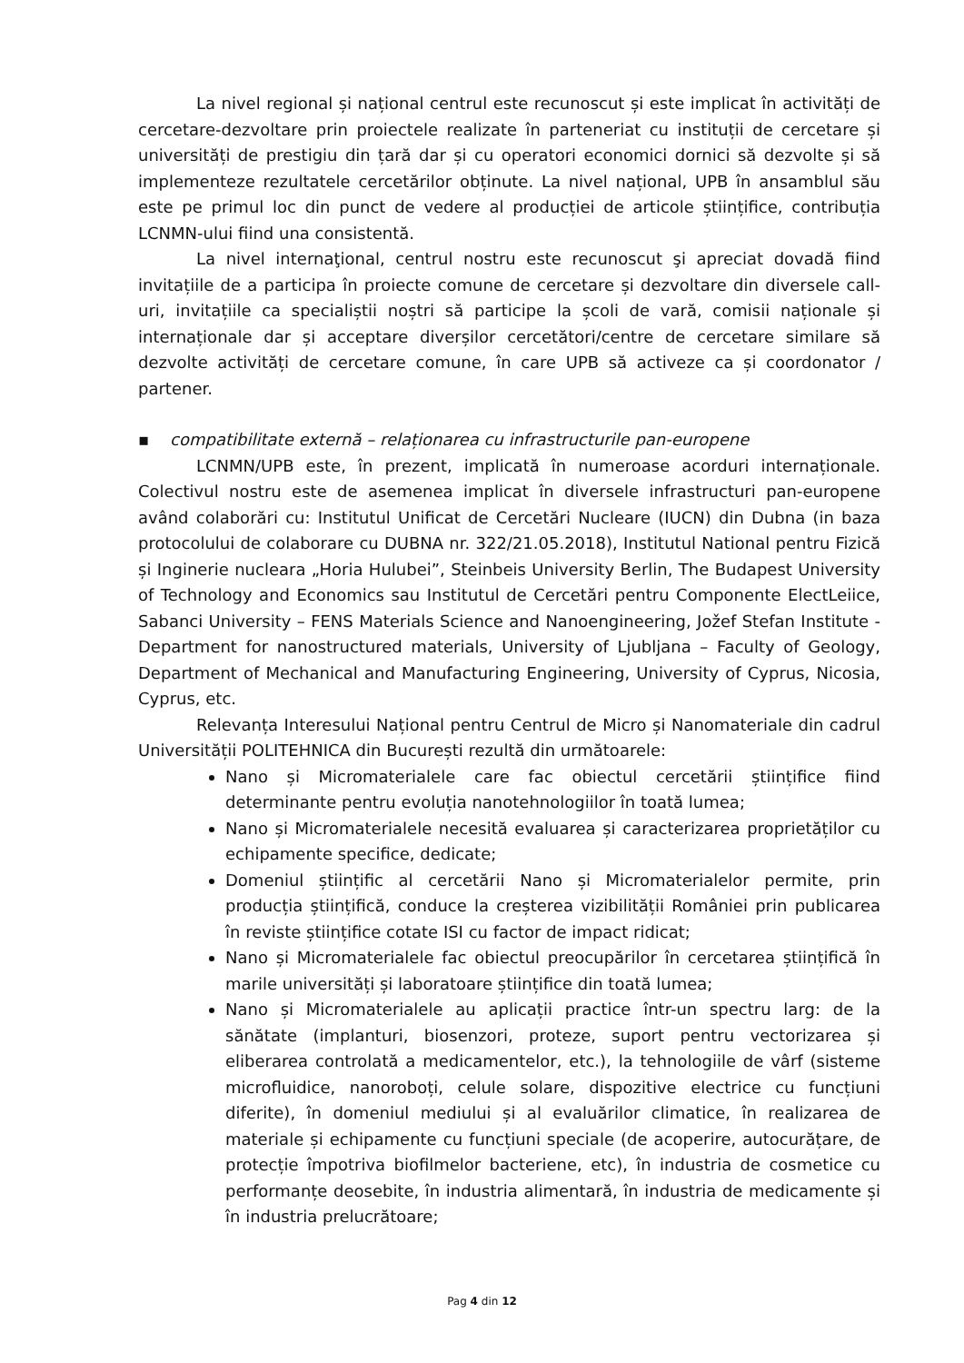La nivel regional și național centrul este recunoscut și este implicat în activități de cercetare-dezvoltare prin proiectele realizate în parteneriat cu instituții de cercetare și universități de prestigiu din țară dar și cu operatori economici dornici să dezvolte și să implementeze rezultatele cercetărilor obținute. La nivel național, UPB în ansamblul său este pe primul loc din punct de vedere al producției de articole științifice, contribuția LCNMN-ului fiind una consistentă.
La nivel internaţional, centrul nostru este recunoscut şi apreciat dovadă fiind invitațiile de a participa în proiecte comune de cercetare și dezvoltare din diversele call-uri, invitațiile ca specialiștii noștri să participe la școli de vară, comisii naționale și internaționale dar și acceptare diverșilor cercetători/centre de cercetare similare să dezvolte activități de cercetare comune, în care UPB să activeze ca și coordonator / partener.
▪ compatibilitate externă – relaționarea cu infrastructurile pan-europene
LCNMN/UPB este, în prezent, implicată în numeroase acorduri internaționale. Colectivul nostru este de asemenea implicat în diversele infrastructuri pan-europene având colaborări cu: Institutul Unificat de Cercetări Nucleare (IUCN) din Dubna (in baza protocolului de colaborare cu DUBNA nr. 322/21.05.2018), Institutul National pentru Fizică și Inginerie nucleara „Horia Hulubei”, Steinbeis University Berlin, The Budapest University of Technology and Economics sau Institutul de Cercetări pentru Componente ElectLeiice, Sabanci University – FENS Materials Science and Nanoengineering, Jožef Stefan Institute - Department for nanostructured materials, University of Ljubljana – Faculty of Geology, Department of Mechanical and Manufacturing Engineering, University of Cyprus, Nicosia, Cyprus, etc.
Relevanța Interesului Național pentru Centrul de Micro și Nanomateriale din cadrul Universității POLITEHNICA din București rezultă din următoarele:
Nano și Micromaterialele care fac obiectul cercetării științifice fiind determinante pentru evoluția nanotehnologiilor în toată lumea;
Nano și Micromaterialele necesită evaluarea și caracterizarea proprietăților cu echipamente specifice, dedicate;
Domeniul științific al cercetării Nano și Micromaterialelor permite, prin producția științifică, conduce la creșterea vizibilității României prin publicarea în reviste științifice cotate ISI cu factor de impact ridicat;
Nano și Micromaterialele fac obiectul preocupărilor în cercetarea științifică în marile universități și laboratoare științifice din toată lumea;
Nano și Micromaterialele au aplicații practice într-un spectru larg: de la sănătate (implanturi, biosenzori, proteze, suport pentru vectorizarea și eliberarea controlată a medicamentelor, etc.), la tehnologiile de vârf (sisteme microfluidice, nanoroboți, celule solare, dispozitive electrice cu funcțiuni diferite), în domeniul mediului și al evaluărilor climatice, în realizarea de materiale și echipamente cu funcțiuni speciale (de acoperire, autocurățare, de protecție împotriva biofilmelor bacteriene, etc), în industria de cosmetice cu performanțe deosebite, în industria alimentară, în industria de medicamente și în industria prelucrătoare;
Pag 4 din 12